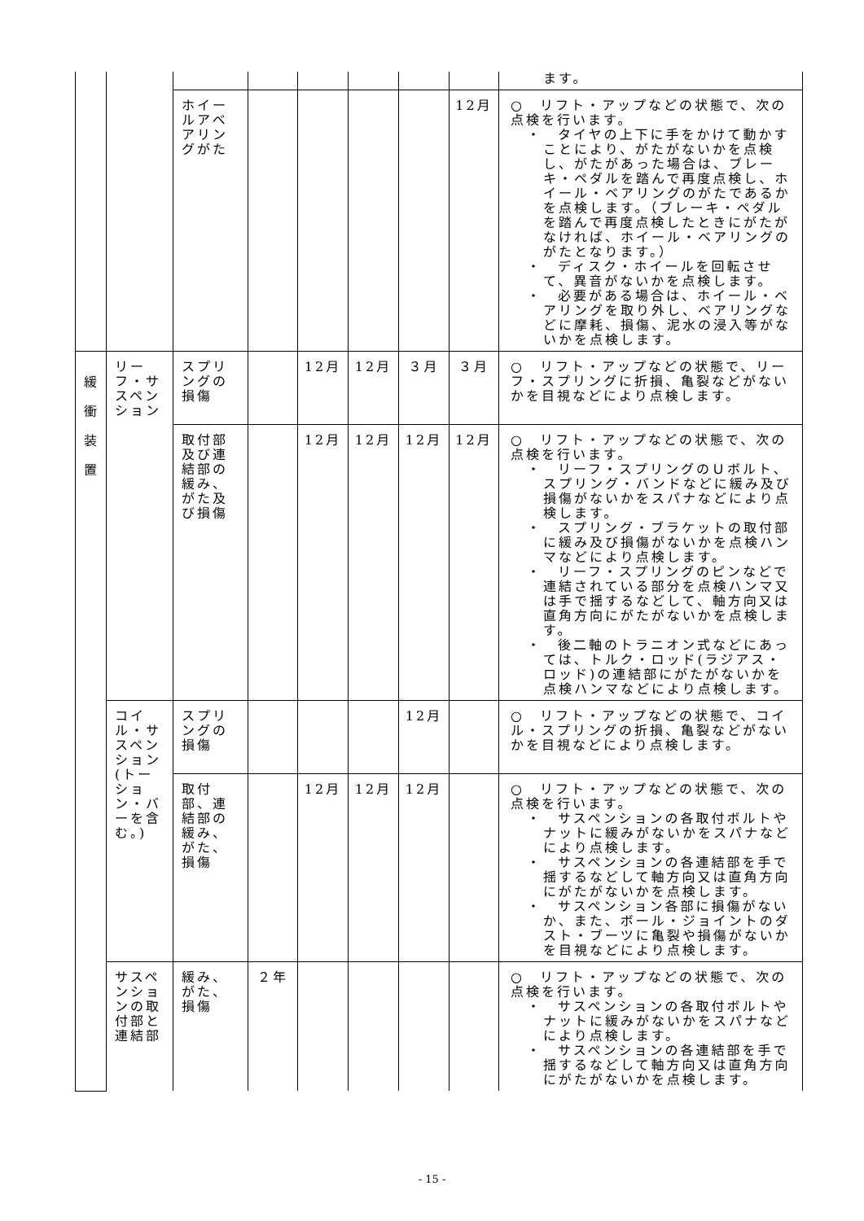| | | | | | | | | ます。 |
| | | ホイールアベアリングがた | | | | | 12月 | ○ リフト・アップなどの状態で、次の点検を行います。 ・ タイヤの上下に手をかけて動かすことにより、がたがないかを点検し、がたがあった場合は、ブレーキ・ペダルを踏んで再度点検し、ホイール・ベアリングのがたであるかを点検します。（ブレーキ・ペダルを踏んで再度点検したときにがたがなければ、ホイール・ベアリングのがたとなります。） ・ ディスク・ホイールを回転させて、異音がないかを点検します。 ・ 必要がある場合は、ホイール・ベアリングを取り外し、ベアリングなどに摩耗、損傷、泥水の浸入等がないかを点検します。 |
| 緩 衝 装 置 | リーフ・サスペンション | スプリングの損傷 | | 12月 | 12月 | ３月 | ３月 | ○ リフト・アップなどの状態で、リーフ・スプリングに折損、亀裂などがないかを目視などにより点検します。 |
| | | 取付部及び連結部の緩み、がた及び損傷 | | 12月 | 12月 | 12月 | 12月 | ○ リフト・アップなどの状態で、次の点検を行います。 ・ リーフ・スプリングのＵボルト、スプリング・バンドなどに緩み及び損傷がないかをスパナなどにより点検します。 ・ スプリング・ブラケットの取付部に緩み及び損傷がないかを点検ハンマなどにより点検します。 ・ リーフ・スプリングのピンなどで連結されている部分を点検ハンマ又は手で揺するなどして、軸方向又は直角方向にがたがないかを点検します。 ・ 後二軸のトラニオン式などにあっては、トルク・ロッド(ラジアス・ロッド)の連結部にがたがないかを点検ハンマなどにより点検します。 |
| | コイル・サスペンション(トーション・バーを含む。) | スプリングの損傷 | | | | 12月 | | ○ リフト・アップなどの状態で、コイル・スプリングの折損、亀裂などがないかを目視などにより点検します。 |
| | | 取付部、連結部の緩み、がた、損傷 | | 12月 | 12月 | 12月 | | ○ リフト・アップなどの状態で、次の点検を行います。 ・ サスペンションの各取付ボルトやナットに緩みがないかをスパナなどにより点検します。 ・ サスペンションの各連結部を手で揺するなどして軸方向又は直角方向にがたがないかを点検します。 ・ サスペンション各部に損傷がないか、また、ボール・ジョイントのダスト・ブーツに亀裂や損傷がないかを目視などにより点検します。 |
| | サスペンションの取付部と連結部 | 緩み、がた、損傷 | ２年 | | | | | ○ リフト・アップなどの状態で、次の点検を行います。 ・ サスペンションの各取付ボルトやナットに緩みがないかをスパナなどにより点検します。 ・ サスペンションの各連結部を手で揺するなどして軸方向又は直角方向にがたがないかを点検します。 |
- 15 -